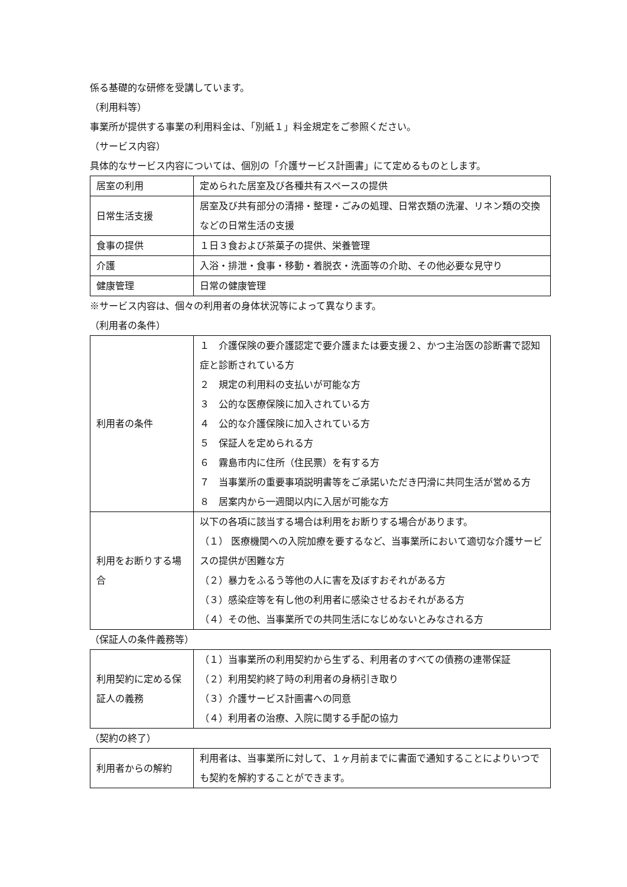係る基礎的な研修を受講しています。
（利用料等）
事業所が提供する事業の利用料金は、「別紙１」料金規定をご参照ください。
（サービス内容）
具体的なサービス内容については、個別の「介護サービス計画書」にて定めるものとします。
| 居室の利用 | 定められた居室及び各種共有スペースの提供 |
| 日常生活支援 | 居室及び共有部分の清掃・整理・ごみの処理、日常衣類の洗濯、リネン類の交換などの日常生活の支援 |
| 食事の提供 | １日３食および茶菓子の提供、栄養管理 |
| 介護 | 入浴・排泄・食事・移動・着脱衣・洗面等の介助、その他必要な見守り |
| 健康管理 | 日常の健康管理 |
※サービス内容は、個々の利用者の身体状況等によって異なります。
（利用者の条件）
| 利用者の条件 | １ 介護保険の要介護認定で要介護または要支援２、かつ主治医の診断書で認知症と診断されている方 ２ 規定の利用料の支払いが可能な方 ３ 公的な医療保険に加入されている方 ４ 公的な介護保険に加入されている方 ５ 保証人を定められる方 ６ 霧島市内に住所（住民票）を有する方 ７ 当事業所の重要事項説明書等をご承諾いただき円滑に共同生活が営める方 ８ 居案内から一週間以内に入居が可能な方 |
| 利用をお断りする場合 | 以下の各項に該当する場合は利用をお断りする場合があります。 （１） 医療機関への入院加療を要するなど、当事業所において適切な介護サービスの提供が困難な方 （２）暴力をふるう等他の人に害を及ぼすおそれがある方 （３）感染症等を有し他の利用者に感染させるおそれがある方 （４）その他、当事業所での共同生活になじめないとみなされる方 |
（保証人の条件義務等）
| 利用契約に定める保証人の義務 | （１）当事業所の利用契約から生ずる、利用者のすべての債務の連帯保証 （２）利用契約終了時の利用者の身柄引き取り （３）介護サービス計画書への同意 （４）利用者の治療、入院に関する手配の協力 |
（契約の終了）
| 利用者からの解約 | 利用者は、当事業所に対して、１ヶ月前までに書面で通知することによりいつでも契約を解約することができます。 |